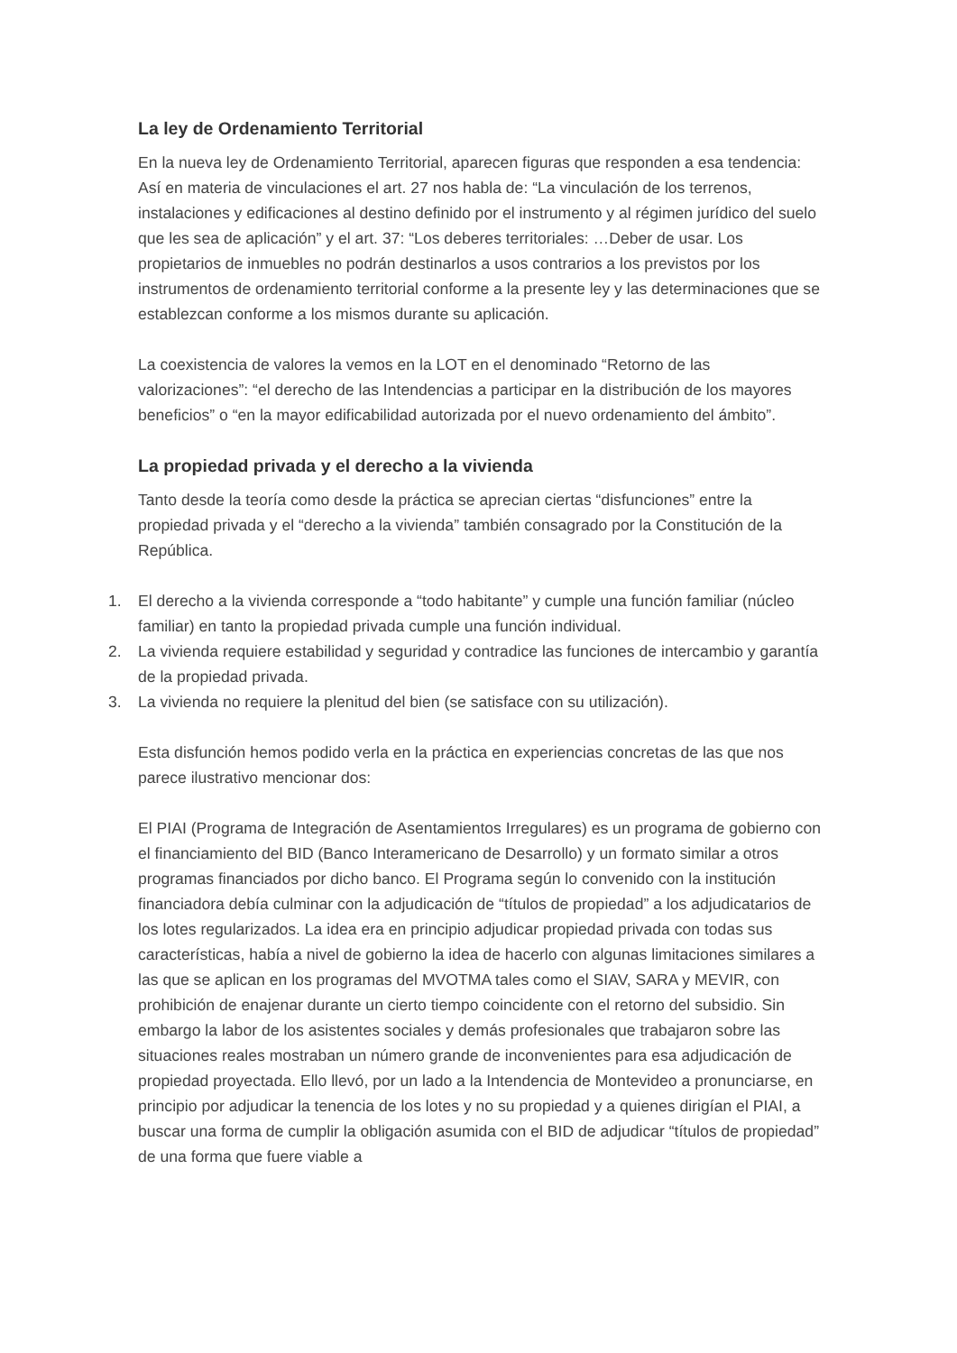La ley de Ordenamiento Territorial
En la nueva ley de Ordenamiento Territorial, aparecen figuras que responden a esa tendencia: Así en materia de vinculaciones el art. 27 nos habla de: “La vinculación de los terrenos, instalaciones y edificaciones al destino definido por el instrumento y al régimen jurídico del suelo que les sea de aplicación” y el art. 37: “Los deberes territoriales: …Deber de usar. Los propietarios de inmuebles no podrán destinarlos a usos contrarios a los previstos por los instrumentos de ordenamiento territorial conforme a la presente ley y las determinaciones que se establezcan conforme a los mismos durante su aplicación.
La coexistencia de valores la vemos en la LOT en el denominado “Retorno de las valorizaciones”: “el derecho de las Intendencias a participar en la distribución de los mayores beneficios” o “en la mayor edificabilidad autorizada por el nuevo ordenamiento del ámbito”.
La propiedad privada y el derecho a la vivienda
Tanto desde la teoría como desde la práctica se aprecian ciertas “disfunciones” entre la propiedad privada y el “derecho a la vivienda” también consagrado por la Constitución de la República.
1. El derecho a la vivienda corresponde a “todo habitante” y cumple una función familiar (núcleo familiar) en tanto la propiedad privada cumple una función individual.
2. La vivienda requiere estabilidad y seguridad y contradice las funciones de intercambio y garantía de la propiedad privada.
3. La vivienda no requiere la plenitud del bien (se satisface con su utilización).
Esta disfunción hemos podido verla en la práctica en experiencias concretas de las que nos parece ilustrativo mencionar dos:
El PIAI (Programa de Integración de Asentamientos Irregulares) es un programa de gobierno con el financiamiento del BID (Banco Interamericano de Desarrollo) y un formato similar a otros programas financiados por dicho banco. El Programa según lo convenido con la institución financiadora debía culminar con la adjudicación de “títulos de propiedad” a los adjudicatarios de los lotes regularizados. La idea era en principio adjudicar propiedad privada con todas sus características, había a nivel de gobierno la idea de hacerlo con algunas limitaciones similares a las que se aplican en los programas del MVOTMA tales como el SIAV, SARA y MEVIR, con prohibición de enajenar durante un cierto tiempo coincidente con el retorno del subsidio. Sin embargo la labor de los asistentes sociales y demás profesionales que trabajaron sobre las situaciones reales mostraban un número grande de inconvenientes para esa adjudicación de propiedad proyectada. Ello llevó, por un lado a la Intendencia de Montevideo a pronunciarse, en principio por adjudicar la tenencia de los lotes y no su propiedad y a quienes dirigían el PIAI, a buscar una forma de cumplir la obligación asumida con el BID de adjudicar “títulos de propiedad” de una forma que fuere viable a